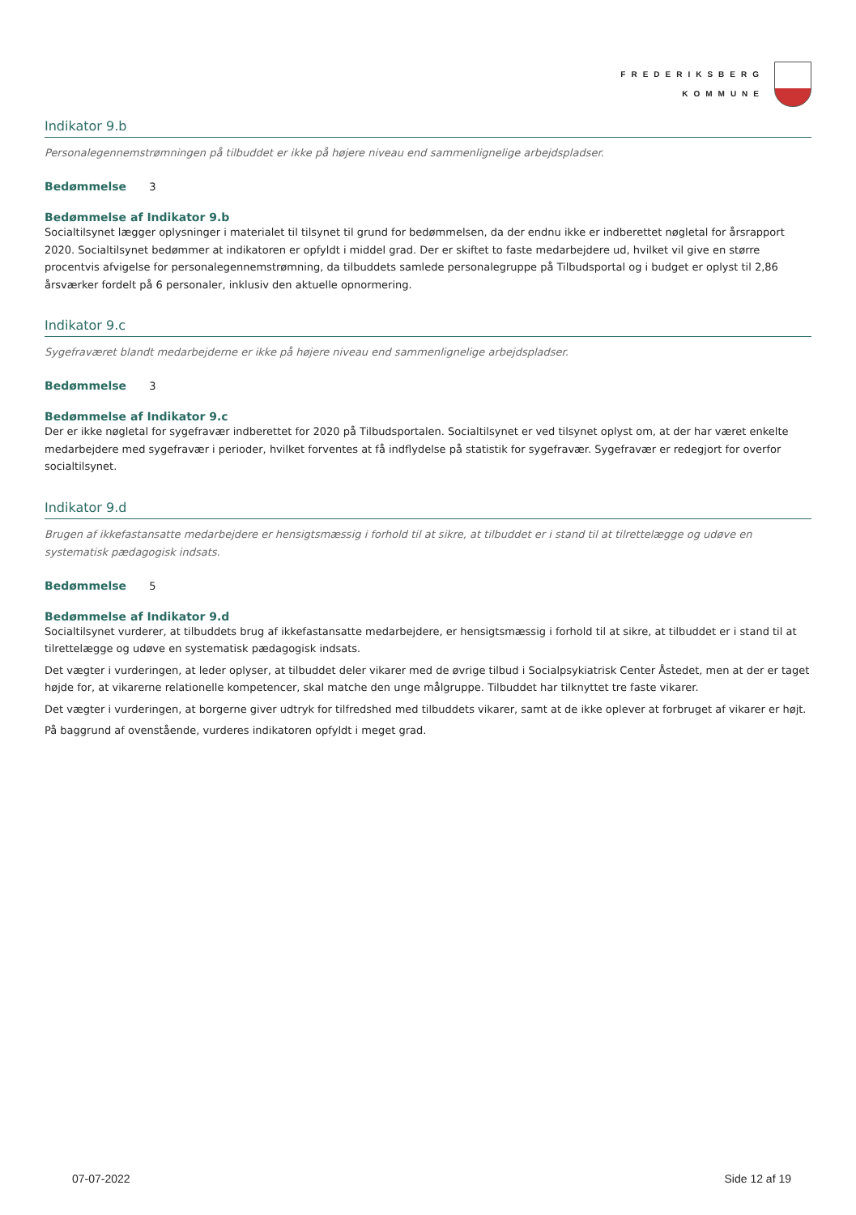FREDERIKSBERG
KOMMUNE
Indikator 9.b
Personalegennemstrømningen på tilbuddet er ikke på højere niveau end sammenlignelige arbejdspladser.
Bedømmelse 3
Bedømmelse af Indikator 9.b
Socialtilsynet lægger oplysninger i materialet til tilsynet til grund for bedømmelsen, da der endnu ikke er indberettet nøgletal for årsrapport 2020. Socialtilsynet bedømmer at indikatoren er opfyldt i middel grad. Der er skiftet to faste medarbejdere ud, hvilket vil give en større procentvis afvigelse for personalegennemstrømning, da tilbuddets samlede personalegruppe på Tilbudsportal og i budget er oplyst til 2,86 årsværker fordelt på 6 personaler, inklusiv den aktuelle opnormering.
Indikator 9.c
Sygefraværet blandt medarbejderne er ikke på højere niveau end sammenlignelige arbejdspladser.
Bedømmelse 3
Bedømmelse af Indikator 9.c
Der er ikke nøgletal for sygefravær indberettet for 2020 på Tilbudsportalen. Socialtilsynet er ved tilsynet oplyst om, at der har været enkelte medarbejdere med sygefravær i perioder, hvilket forventes at få indflydelse på statistik for sygefravær. Sygefravær er redegjort for overfor socialtilsynet.
Indikator 9.d
Brugen af ikkefastansatte medarbejdere er hensigtsmæssig i forhold til at sikre, at tilbuddet er i stand til at tilrettelægge og udøve en systematisk pædagogisk indsats.
Bedømmelse 5
Bedømmelse af Indikator 9.d
Socialtilsynet vurderer, at tilbuddets brug af ikkefastansatte medarbejdere, er hensigtsmæssig i forhold til at sikre, at tilbuddet er i stand til at tilrettelægge og udøve en systematisk pædagogisk indsats.
Det vægter i vurderingen, at leder oplyser, at tilbuddet deler vikarer med de øvrige tilbud i Socialpsykiatrisk Center Åstedet, men at der er taget højde for, at vikarerne relationelle kompetencer, skal matche den unge målgruppe. Tilbuddet har tilknyttet tre faste vikarer.
Det vægter i vurderingen, at borgerne giver udtryk for tilfredshed med tilbuddets vikarer, samt at de ikke oplever at forbruget af vikarer er højt.
På baggrund af ovenstående, vurderes indikatoren opfyldt i meget grad.
07-07-2022 Side 12 af 19